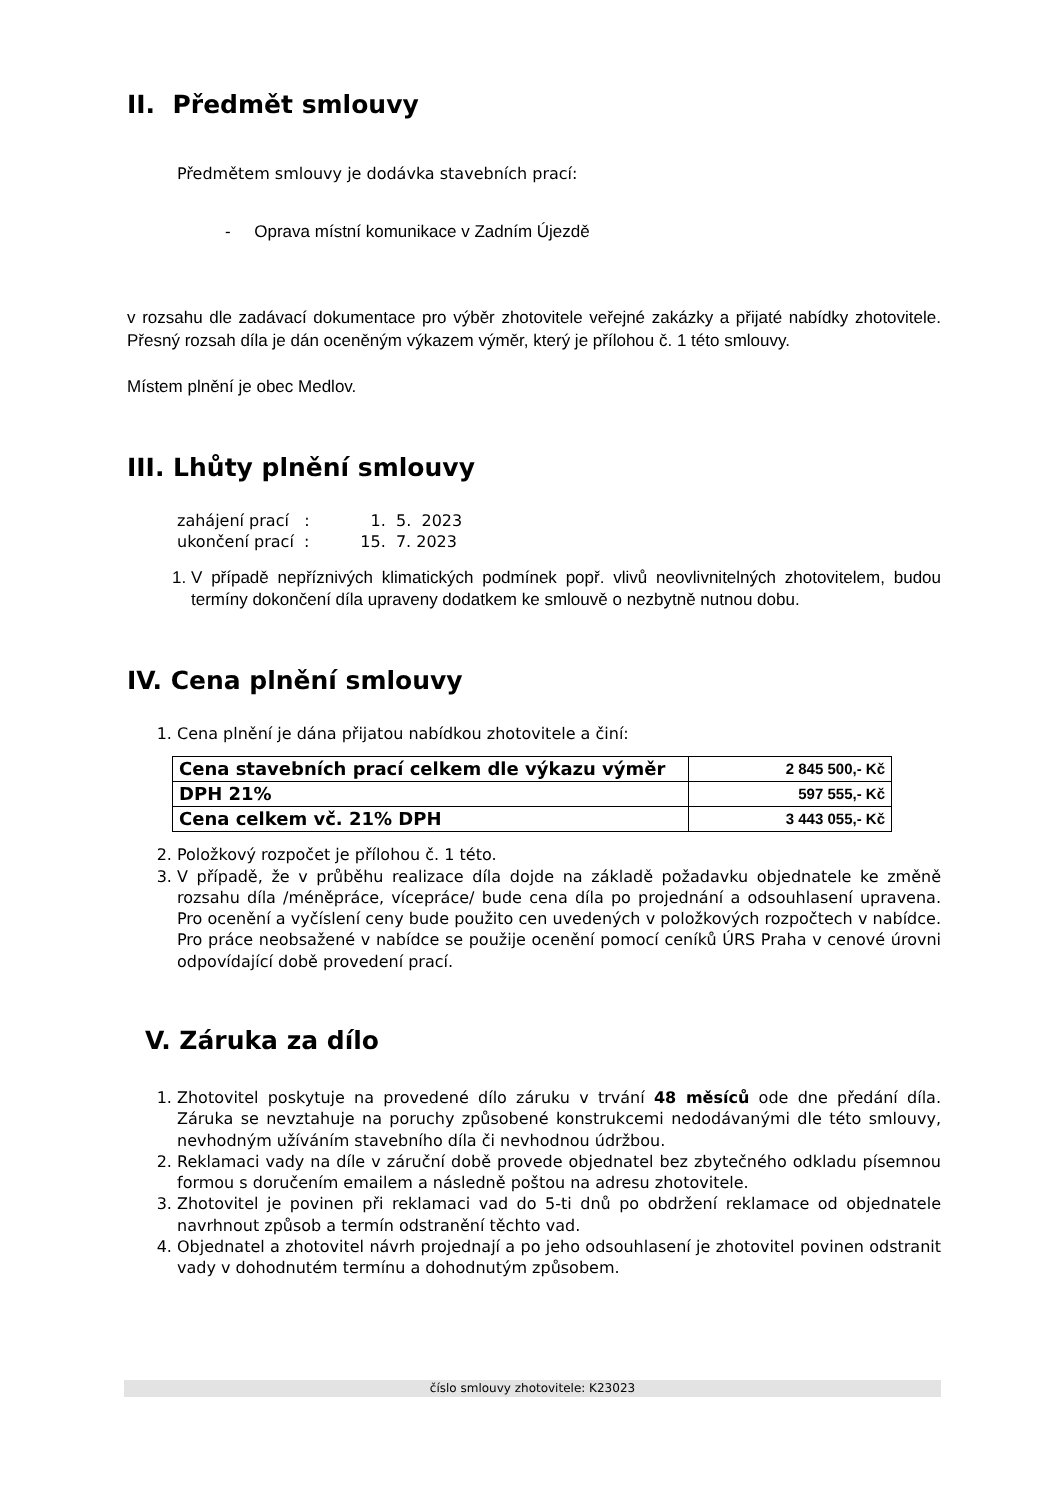II. Předmět smlouvy
Předmětem smlouvy je dodávka stavebních prací:
- Oprava místní komunikace v Zadním Újezdě
v rozsahu dle zadávací dokumentace pro výběr zhotovitele veřejné zakázky a přijaté nabídky zhotovitele. Přesný rozsah díla je dán oceněným výkazem výměr, který je přílohou č. 1 této smlouvy.
Místem plnění je obec Medlov.
III. Lhůty plnění smlouvy
zahájení prací : 1. 5. 2023
ukončení prací : 15. 7. 2023
1. V případě nepříznivých klimatických podmínek popř. vlivů neovlivnitelných zhotovitelem, budou termíny dokončení díla upraveny dodatkem ke smlouvě o nezbytně nutnou dobu.
IV. Cena plnění smlouvy
1. Cena plnění je dána přijatou nabídkou zhotovitele a činí:
| Cena stavebních prací celkem dle výkazu výměr | 2 845 500,- Kč |
| DPH 21% | 597 555,- Kč |
| Cena celkem vč. 21% DPH | 3 443 055,- Kč |
2. Položkový rozpočet je přílohou č. 1 této.
3. V případě, že v průběhu realizace díla dojde na základě požadavku objednatele ke změně rozsahu díla /méněpráce, vícepráce/ bude cena díla po projednání a odsouhlasení upravena. Pro ocenění a vyčíslení ceny bude použito cen uvedených v položkových rozpočtech v nabídce. Pro práce neobsažené v nabídce se použije ocenění pomocí ceníků ÚRS Praha v cenové úrovni odpovídající době provedení prací.
V. Záruka za dílo
1. Zhotovitel poskytuje na provedené dílo záruku v trvání 48 měsíců ode dne předání díla. Záruka se nevztahuje na poruchy způsobené konstrukcemi nedodávanými dle této smlouvy, nevhodným užíváním stavebního díla či nevhodnou údržbou.
2. Reklamaci vady na díle v záruční době provede objednatel bez zbytečného odkladu písemnou formou s doručením emailem a následně poštou na adresu zhotovitele.
3. Zhotovitel je povinen při reklamaci vad do 5-ti dnů po obdržení reklamace od objednatele navrhnout způsob a termín odstranění těchto vad.
4. Objednatel a zhotovitel návrh projednají a po jeho odsouhlasení je zhotovitel povinen odstranit vady v dohodnutém termínu a dohodnutým způsobem.
číslo smlouvy zhotovitele: K23023